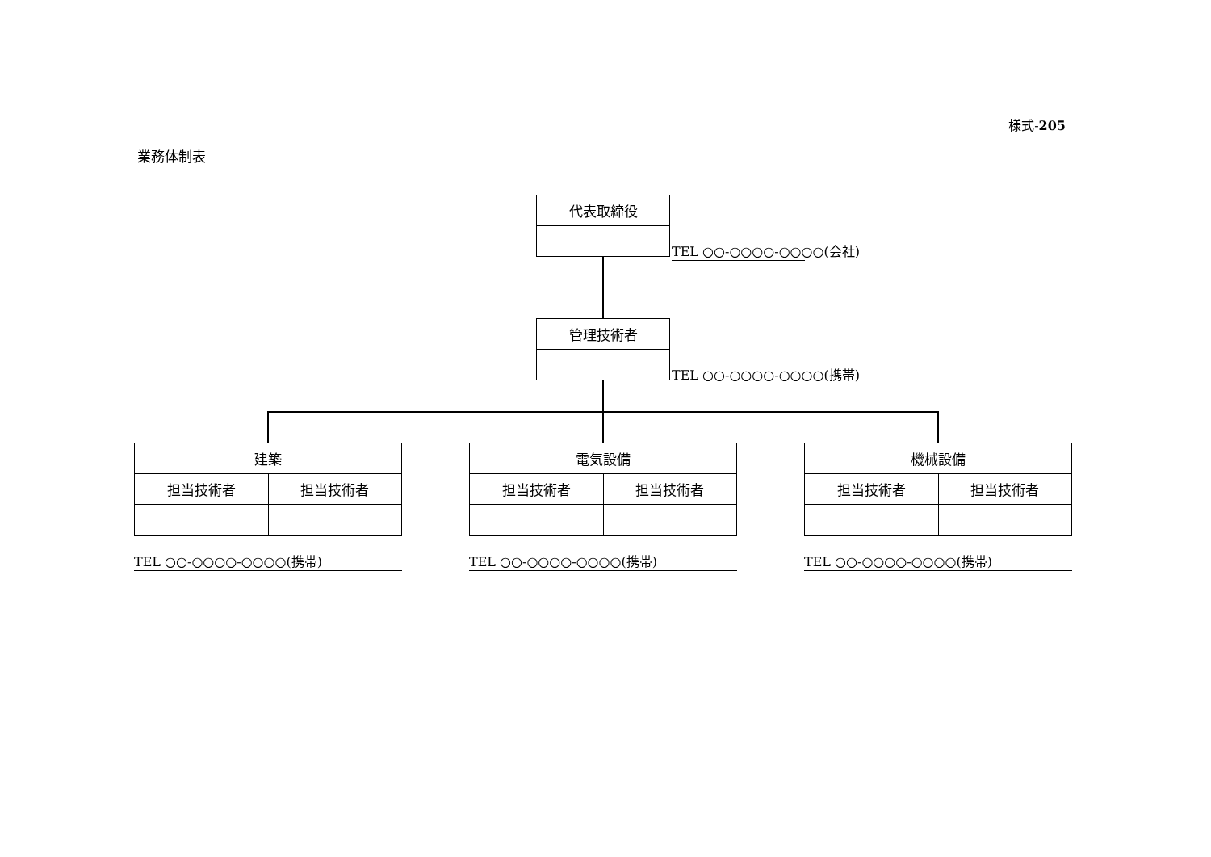様式-205
業務体制表
| 代表取締役 |
TEL ○○-○○○○-○○○○(会社)
| 管理技術者 |
TEL ○○-○○○○-○○○○(携帯)
| 建築 | |
| 担当技術者 | 担当技術者 |
| 電気設備 | |
| 担当技術者 | 担当技術者 |
| 機械設備 | |
| 担当技術者 | 担当技術者 |
TEL ○○-○○○○-○○○○(携帯) TEL ○○-○○○○-○○○○(携帯) TEL ○○-○○○○-○○○○(携帯)